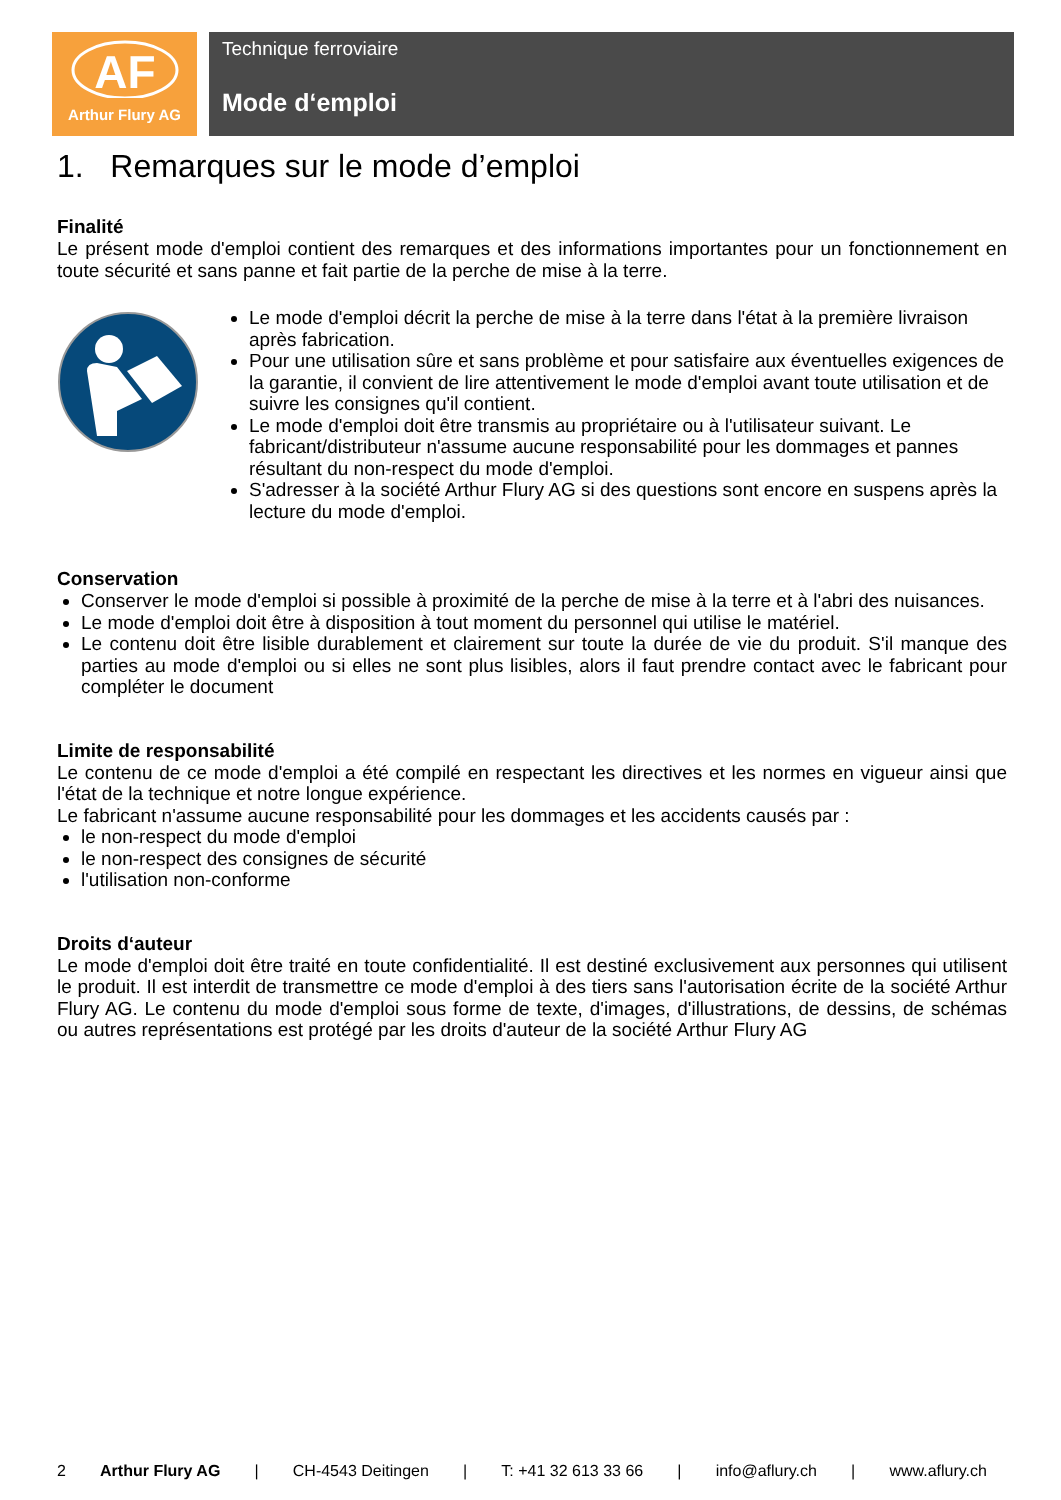AF
Arthur Flury AG
Technique ferroviaire
Mode d‘emploi
1. Remarques sur le mode d’emploi
Finalité
Le présent mode d'emploi contient des remarques et des informations importantes pour un fonctionnement en toute sécurité et sans panne et fait partie de la perche de mise à la terre.
Le mode d'emploi décrit la perche de mise à la terre dans l'état à la première livraison après fabrication.
Pour une utilisation sûre et sans problème et pour satisfaire aux éventuelles exigences de la garantie, il convient de lire attentivement le mode d'emploi avant toute utilisation et de suivre les consignes qu'il contient.
Le mode d'emploi doit être transmis au propriétaire ou à l'utilisateur suivant. Le fabricant/distributeur n'assume aucune responsabilité pour les dommages et pannes résultant du non-respect du mode d'emploi.
S'adresser à la société Arthur Flury AG si des questions sont encore en suspens après la lecture du mode d'emploi.
Conservation
Conserver le mode d'emploi si possible à proximité de la perche de mise à la terre et à l'abri des nuisances.
Le mode d'emploi doit être à disposition à tout moment du personnel qui utilise le matériel.
Le contenu doit être lisible durablement et clairement sur toute la durée de vie du produit. S'il manque des parties au mode d'emploi ou si elles ne sont plus lisibles, alors il faut prendre contact avec le fabricant pour compléter le document
Limite de responsabilité
Le contenu de ce mode d'emploi a été compilé en respectant les directives et les normes en vigueur ainsi que l'état de la technique et notre longue expérience.
Le fabricant n'assume aucune responsabilité pour les dommages et les accidents causés par :
le non-respect du mode d'emploi
le non-respect des consignes de sécurité
l'utilisation non-conforme
Droits d‘auteur
Le mode d'emploi doit être traité en toute confidentialité. Il est destiné exclusivement aux personnes qui utilisent le produit. Il est interdit de transmettre ce mode d'emploi à des tiers sans l'autorisation écrite de la société Arthur Flury AG. Le contenu du mode d'emploi sous forme de texte, d'images, d'illustrations, de dessins, de schémas ou autres représentations est protégé par les droits d'auteur de la société Arthur Flury AG
2 Arthur Flury AG | CH-4543 Deitingen | T: +41 32 613 33 66 | info@aflury.ch | www.aflury.ch